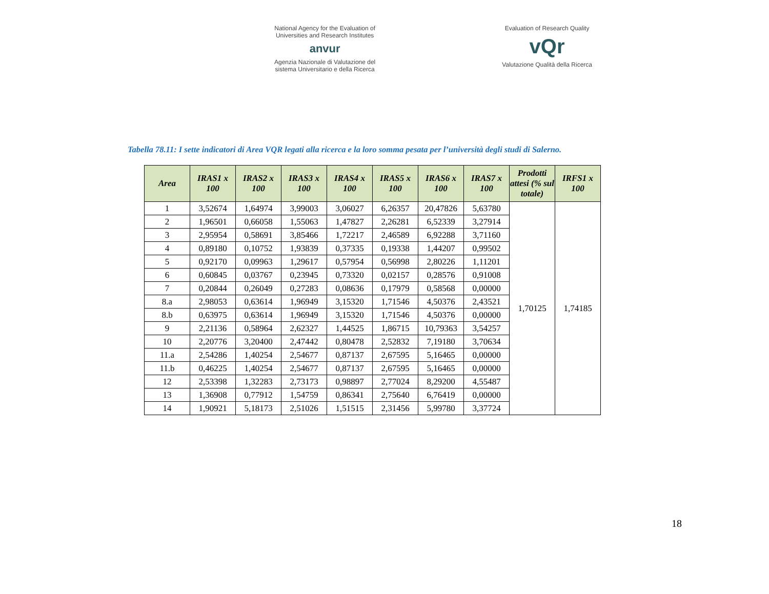National Agency for the Evaluation of
Universities and Research Institutes
anvur
Agenzia Nazionale di Valutazione del
sistema Universitario e della Ricerca
Evaluation of Research Quality
vQr
Valutazione Qualità della Ricerca
Tabella 78.11: I sette indicatori di Area VQR legati alla ricerca e la loro somma pesata per l’università degli studi di Salerno.
| Area | IRAS1 x 100 | IRAS2 x 100 | IRAS3 x 100 | IRAS4 x 100 | IRAS5 x 100 | IRAS6 x 100 | IRAS7 x 100 | Prodotti attesi (% sul totale) | IRFS1 x 100 |
| --- | --- | --- | --- | --- | --- | --- | --- | --- | --- |
| 1 | 3,52674 | 1,64974 | 3,99003 | 3,06027 | 6,26357 | 20,47826 | 5,63780 | 1,70125 | 1,74185 |
| 2 | 1,96501 | 0,66058 | 1,55063 | 1,47827 | 2,26281 | 6,52339 | 3,27914 | | |
| 3 | 2,95954 | 0,58691 | 3,85466 | 1,72217 | 2,46589 | 6,92288 | 3,71160 | | |
| 4 | 0,89180 | 0,10752 | 1,93839 | 0,37335 | 0,19338 | 1,44207 | 0,99502 | | |
| 5 | 0,92170 | 0,09963 | 1,29617 | 0,57954 | 0,56998 | 2,80226 | 1,11201 | | |
| 6 | 0,60845 | 0,03767 | 0,23945 | 0,73320 | 0,02157 | 0,28576 | 0,91008 | | |
| 7 | 0,20844 | 0,26049 | 0,27283 | 0,08636 | 0,17979 | 0,58568 | 0,00000 | | |
| 8.a | 2,98053 | 0,63614 | 1,96949 | 3,15320 | 1,71546 | 4,50376 | 2,43521 | | |
| 8.b | 0,63975 | 0,63614 | 1,96949 | 3,15320 | 1,71546 | 4,50376 | 0,00000 | | |
| 9 | 2,21136 | 0,58964 | 2,62327 | 1,44525 | 1,86715 | 10,79363 | 3,54257 | | |
| 10 | 2,20776 | 3,20400 | 2,47442 | 0,80478 | 2,52832 | 7,19180 | 3,70634 | | |
| 11.a | 2,54286 | 1,40254 | 2,54677 | 0,87137 | 2,67595 | 5,16465 | 0,00000 | | |
| 11.b | 0,46225 | 1,40254 | 2,54677 | 0,87137 | 2,67595 | 5,16465 | 0,00000 | | |
| 12 | 2,53398 | 1,32283 | 2,73173 | 0,98897 | 2,77024 | 8,29200 | 4,55487 | | |
| 13 | 1,36908 | 0,77912 | 1,54759 | 0,86341 | 2,75640 | 6,76419 | 0,00000 | | |
| 14 | 1,90921 | 5,18173 | 2,51026 | 1,51515 | 2,31456 | 5,99780 | 3,37724 | | |
18